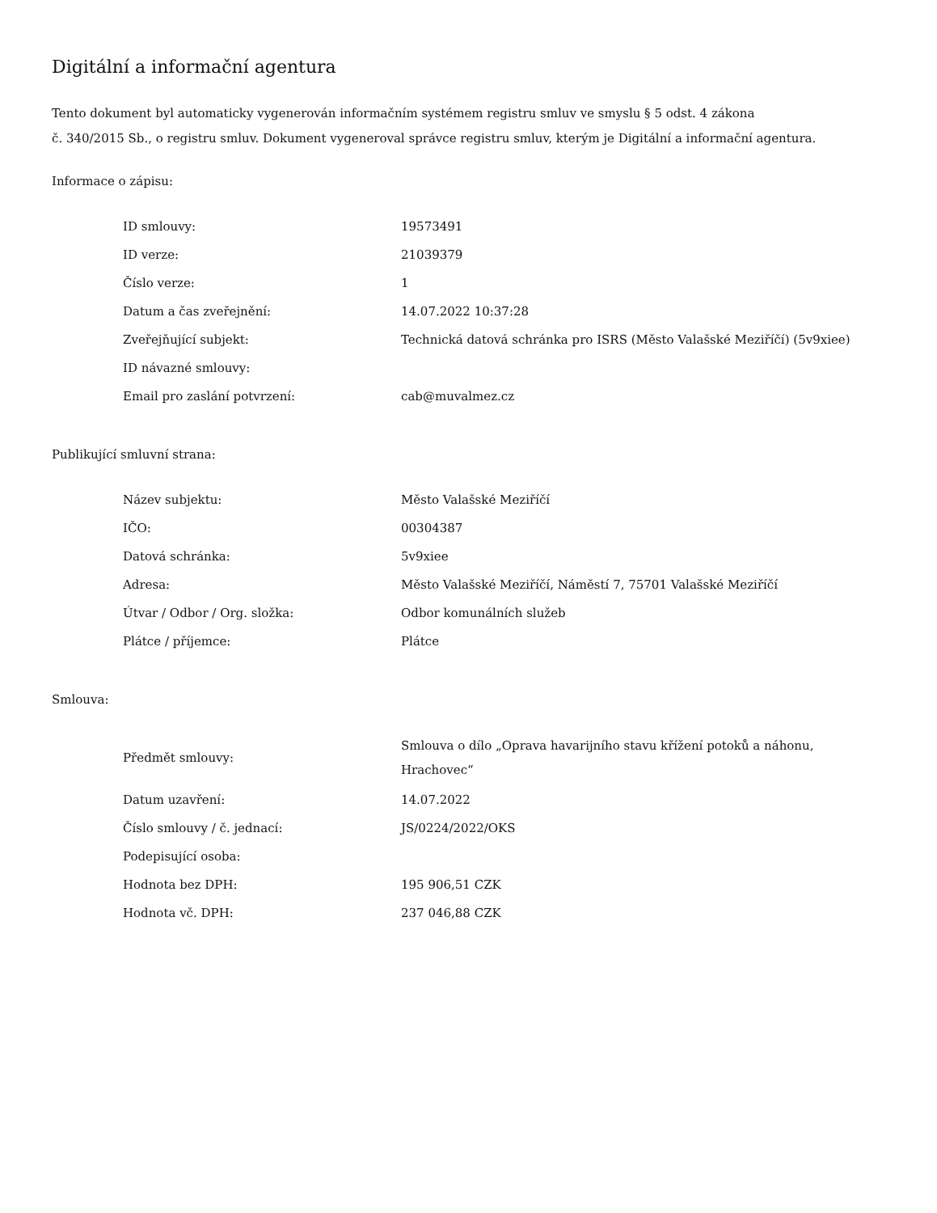Digitální a informační agentura
Tento dokument byl automaticky vygenerován informačním systémem registru smluv ve smyslu § 5 odst. 4 zákona
č. 340/2015 Sb., o registru smluv. Dokument vygeneroval správce registru smluv, kterým je Digitální a informační agentura.
Informace o zápisu:
| ID smlouvy: | 19573491 |
| ID verze: | 21039379 |
| Číslo verze: | 1 |
| Datum a čas zveřejnění: | 14.07.2022 10:37:28 |
| Zveřejňující subjekt: | Technická datová schránka pro ISRS (Město Valašské Meziříčí) (5v9xiee) |
| ID návazné smlouvy: | |
| Email pro zaslání potvrzení: | cab@muvalmez.cz |
Publikující smluvní strana:
| Název subjektu: | Město Valašské Meziříčí |
| IČO: | 00304387 |
| Datová schránka: | 5v9xiee |
| Adresa: | Město Valašské Meziříčí, Náměstí 7, 75701 Valašské Meziříčí |
| Útvar / Odbor / Org. složka: | Odbor komunálních služeb |
| Plátce / příjemce: | Plátce |
Smlouva:
| Předmět smlouvy: | Smlouva o dílo „Oprava havarijního stavu křížení potoků a náhonu, Hrachovec“ |
| Datum uzavření: | 14.07.2022 |
| Číslo smlouvy / č. jednací: | JS/0224/2022/OKS |
| Podepisující osoba: | |
| Hodnota bez DPH: | 195 906,51 CZK |
| Hodnota vč. DPH: | 237 046,88 CZK |